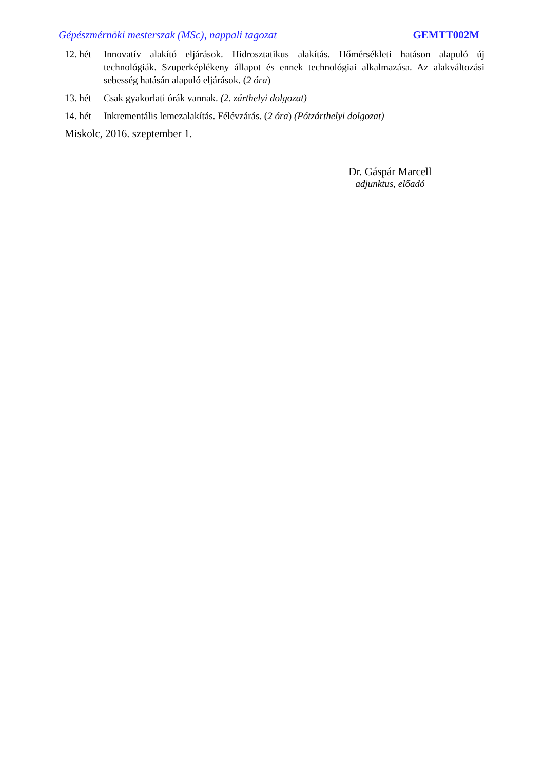Gépészmérnöki mesterszak (MSc), nappali tagozat GEMTT002M
12. hét
Innovatív alakító eljárások. Hidrosztatikus alakítás. Hőmérsékleti hatáson alapuló új technológiák. Szuperképlékeny állapot és ennek technológiai alkalmazása. Az alakváltozási sebesség hatásán alapuló eljárások. (2 óra)
13. hét
Csak gyakorlati órák vannak. (2. zárthelyi dolgozat)
14. hét
Inkrementális lemezalakítás. Félévzárás. (2 óra) (Pótzárthelyi dolgozat)
Miskolc, 2016. szeptember 1.
Dr. Gáspár Marcell
adjunktus, előadó